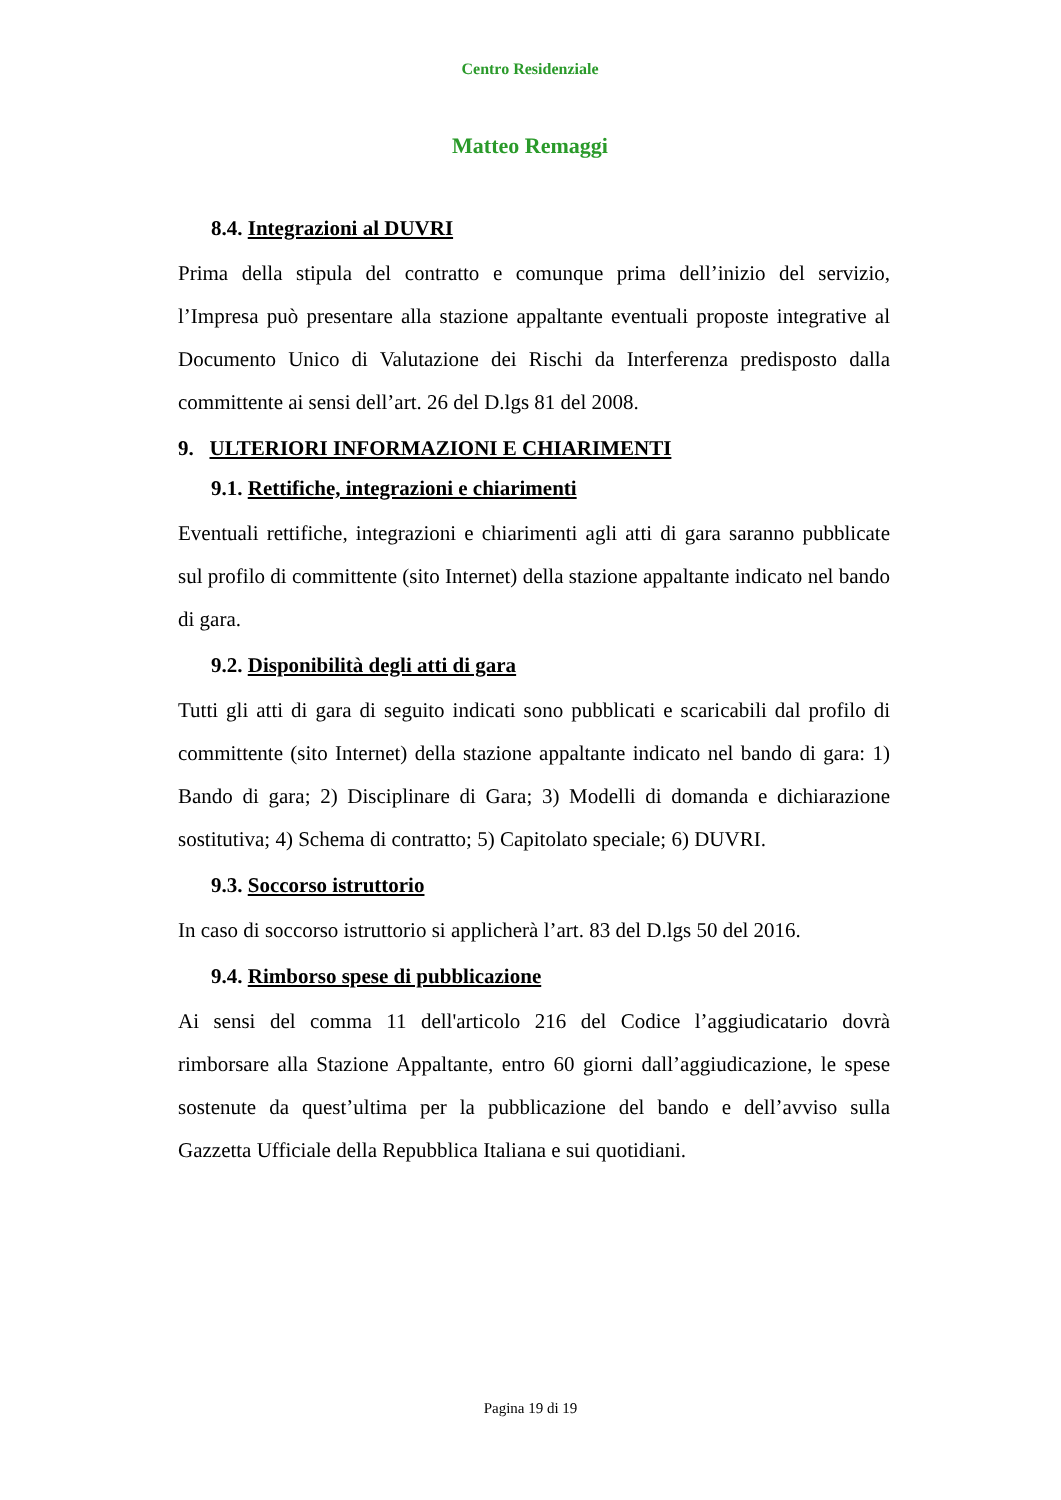Centro Residenziale
Matteo Remaggi
8.4. Integrazioni al DUVRI
Prima della stipula del contratto e comunque prima dell’inizio del servizio, l’Impresa può presentare alla stazione appaltante eventuali proposte integrative al Documento Unico di Valutazione dei Rischi da Interferenza predisposto dalla committente ai sensi dell’art. 26 del D.lgs 81 del 2008.
9. ULTERIORI INFORMAZIONI E CHIARIMENTI
9.1. Rettifiche, integrazioni e chiarimenti
Eventuali rettifiche, integrazioni e chiarimenti agli atti di gara saranno pubblicate sul profilo di committente (sito Internet) della stazione appaltante indicato nel bando di gara.
9.2. Disponibilità degli atti di gara
Tutti gli atti di gara di seguito indicati sono pubblicati e scaricabili dal profilo di committente (sito Internet) della stazione appaltante indicato nel bando di gara: 1) Bando di gara; 2) Disciplinare di Gara; 3) Modelli di domanda e dichiarazione sostitutiva; 4) Schema di contratto; 5) Capitolato speciale; 6) DUVRI.
9.3. Soccorso istruttorio
In caso di soccorso istruttorio si applicherà l’art. 83 del D.lgs 50 del 2016.
9.4. Rimborso spese di pubblicazione
Ai sensi del comma 11 dell'articolo 216 del Codice l’aggiudicatario dovrà rimborsare alla Stazione Appaltante, entro 60 giorni dall’aggiudicazione, le spese sostenute da quest’ultima per la pubblicazione del bando e dell’avviso sulla Gazzetta Ufficiale della Repubblica Italiana e sui quotidiani.
Pagina 19 di 19